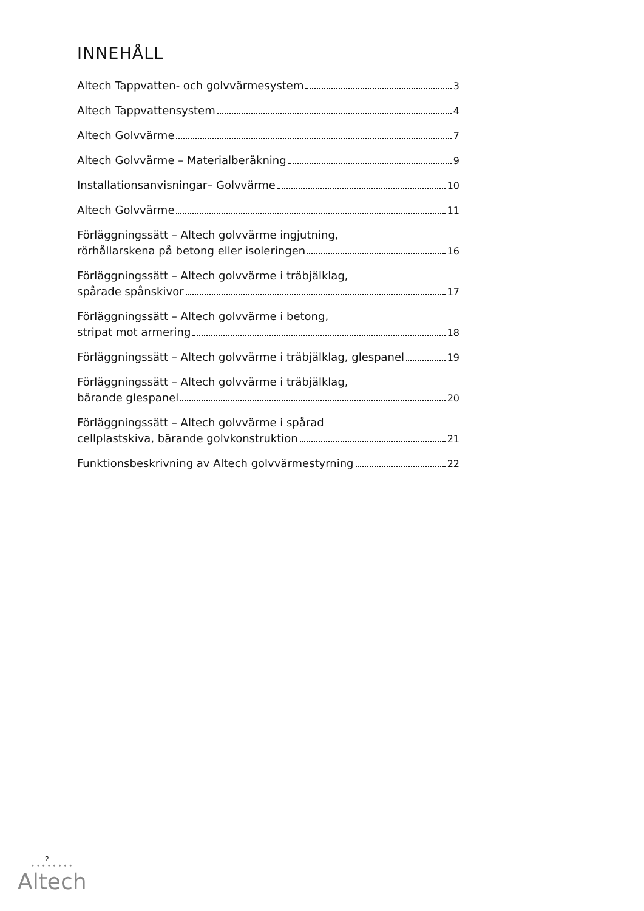INNEHÅLL
Altech Tappvatten- och golvvärmesystem 3
Altech Tappvattensystem 4
Altech Golvvärme 7
Altech Golvvärme – Materialberäkning 9
Installationsanvisningar– Golvvärme 10
Altech Golvvärme 11
Förläggningssätt – Altech golvvärme ingjutning,
rörhållarskena på betong eller isoleringen 16
Förläggningssätt – Altech golvvärme i träbjälklag,
spårade spånskivor 17
Förläggningssätt – Altech golvvärme i betong,
stripat mot armering 18
Förläggningssätt – Altech golvvärme i träbjälklag, glespanel 19
Förläggningssätt – Altech golvvärme i träbjälklag,
bärande glespanel 20
Förläggningssätt – Altech golvvärme i spårad
cellplastskiva, bärande golvkonstruktion 21
Funktionsbeskrivning av Altech golvvärmestyrning 22
2
••••••••
Altech